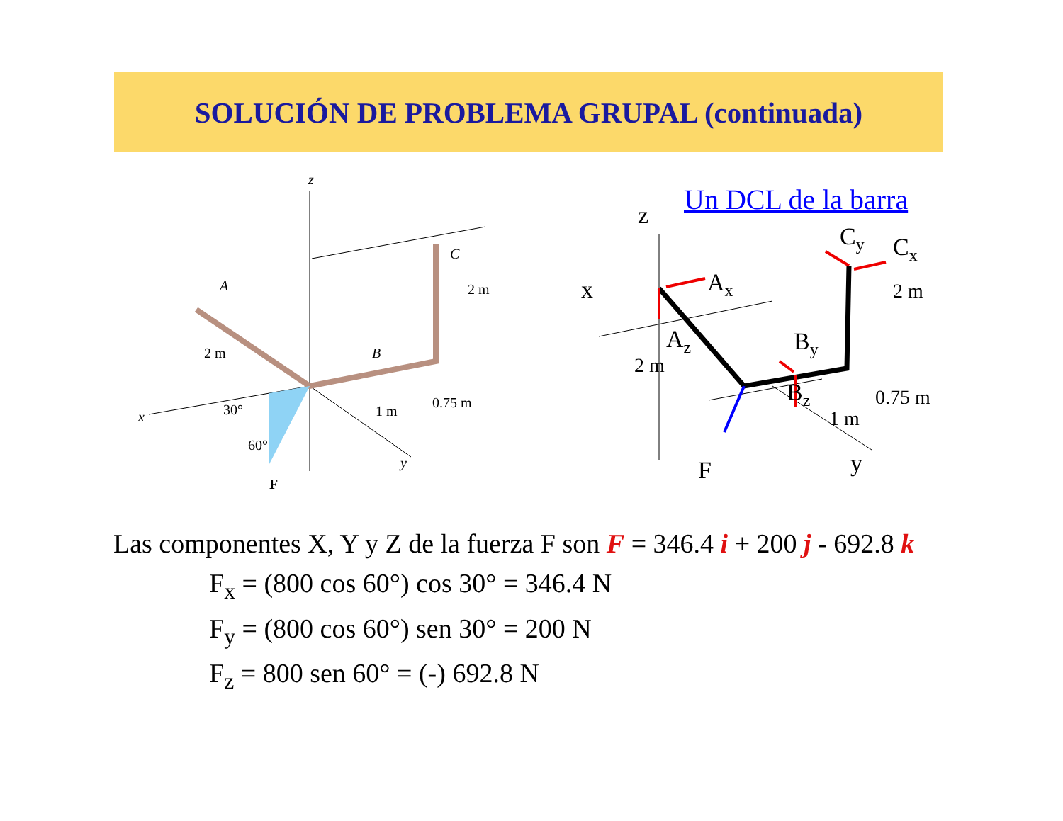SOLUCIÓN DE PROBLEMA GRUPAL (continuada)
z
A
C
B
x
y
2 m
2 m
1 m
0.75 m
30°
60°
F
Un DCL de la barra
z
x
Cy
Cx
Ax
Az
By
Bz
2 m
2 m
1 m
0.75 m
F
y
Las componentes X, Y y Z de la fuerza F son F = 346.4 i + 200 j - 692.8 k
F<sub>x</sub> = (800 cos 60°) cos 30° = 346.4 N
F<sub>y</sub> = (800 cos 60°) sen 30° = 200 N
F<sub>z</sub> = 800 sen 60° = (-) 692.8 N